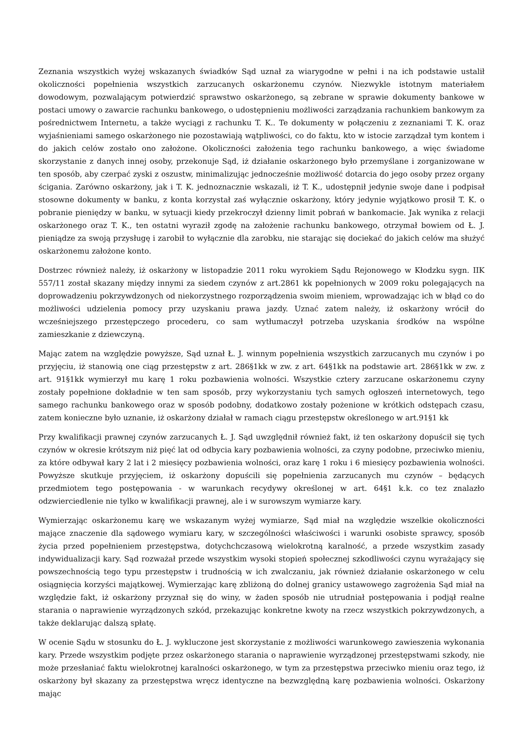Zeznania wszystkich wyżej wskazanych świadków Sąd uznał za wiarygodne w pełni i na ich podstawie ustalił okoliczności popełnienia wszystkich zarzucanych oskarżonemu czynów. Niezwykle istotnym materiałem dowodowym, pozwalającym potwierdzić sprawstwo oskarżonego, są zebrane w sprawie dokumenty bankowe w postaci umowy o zawarcie rachunku bankowego, o udostępnieniu możliwości zarządzania rachunkiem bankowym za pośrednictwem Internetu, a także wyciągi z rachunku T. K.. Te dokumenty w połączeniu z zeznaniami T. K. oraz wyjaśnieniami samego oskarżonego nie pozostawiają wątpliwości, co do faktu, kto w istocie zarządzał tym kontem i do jakich celów zostało ono założone. Okoliczności założenia tego rachunku bankowego, a więc świadome skorzystanie z danych innej osoby, przekonuje Sąd, iż działanie oskarżonego było przemyślane i zorganizowane w ten sposób, aby czerpać zyski z oszustw, minimalizując jednocześnie możliwość dotarcia do jego osoby przez organy ścigania. Zarówno oskarżony, jak i T. K. jednoznacznie wskazali, iż T. K., udostępnił jedynie swoje dane i podpisał stosowne dokumenty w banku, z konta korzystał zaś wyłącznie oskarżony, który jedynie wyjątkowo prosił T. K. o pobranie pieniędzy w banku, w sytuacji kiedy przekroczył dzienny limit pobrań w bankomacie. Jak wynika z relacji oskarżonego oraz T. K., ten ostatni wyraził zgodę na założenie rachunku bankowego, otrzymał bowiem od Ł. J. pieniądze za swoją przysługę i zarobił to wyłącznie dla zarobku, nie starając się dociekać do jakich celów ma służyć oskarżonemu założone konto.
Dostrzec również należy, iż oskarżony w listopadzie 2011 roku wyrokiem Sądu Rejonowego w Kłodzku sygn. IIK 557/11 został skazany między innymi za siedem czynów z art.2861 kk popełnionych w 2009 roku polegających na doprowadzeniu pokrzywdzonych od niekorzystnego rozporządzenia swoim mieniem, wprowadzając ich w błąd co do możliwości udzielenia pomocy przy uzyskaniu prawa jazdy. Uznać zatem należy, iż oskarżony wrócił do wcześniejszego przestępczego procederu, co sam wytłumaczył potrzeba uzyskania środków na wspólne zamieszkanie z dziewczyną.
Mając zatem na względzie powyższe, Sąd uznał Ł. J. winnym popełnienia wszystkich zarzucanych mu czynów i po przyjęciu, iż stanowią one ciąg przestępstw z art. 286§1kk w zw. z art. 64§1kk na podstawie art. 286§1kk w zw. z art. 91§1kk wymierzył mu karę 1 roku pozbawienia wolności. Wszystkie cztery zarzucane oskarżonemu czyny zostały popełnione dokładnie w ten sam sposób, przy wykorzystaniu tych samych ogłoszeń internetowych, tego samego rachunku bankowego oraz w sposób podobny, dodatkowo zostały pożenione w krótkich odstępach czasu, zatem konieczne było uznanie, iż oskarżony działał w ramach ciągu przestępstw określonego w art.91§1 kk
Przy kwalifikacji prawnej czynów zarzucanych Ł. J. Sąd uwzględnił również fakt, iż ten oskarżony dopuścił się tych czynów w okresie krótszym niż pięć lat od odbycia kary pozbawienia wolności, za czyny podobne, przeciwko mieniu, za które odbywał kary 2 lat i 2 miesięcy pozbawienia wolności, oraz karę 1 roku i 6 miesięcy pozbawienia wolności. Powyższe skutkuje przyjęciem, iż oskarżony dopuścili się popełnienia zarzucanych mu czynów – będących przedmiotem tego postępowania - w warunkach recydywy określonej w art. 64§1 k.k. co tez znalazło odzwierciedlenie nie tylko w kwalifikacji prawnej, ale i w surowszym wymiarze kary.
Wymierzając oskarżonemu karę we wskazanym wyżej wymiarze, Sąd miał na względzie wszelkie okoliczności mające znaczenie dla sądowego wymiaru kary, w szczególności właściwości i warunki osobiste sprawcy, sposób życia przed popełnieniem przestępstwa, dotychchczasową wielokrotną karalność, a przede wszystkim zasady indywidualizacji kary. Sąd rozważał przede wszystkim wysoki stopień społecznej szkodliwości czynu wyrażający się powszechnością tego typu przestępstw i trudnością w ich zwalczaniu, jak również działanie oskarżonego w celu osiągnięcia korzyści majątkowej. Wymierzając karę zbliżoną do dolnej granicy ustawowego zagrożenia Sąd miał na względzie fakt, iż oskarżony przyznał się do winy, w żaden sposób nie utrudniał postępowania i podjął realne starania o naprawienie wyrządzonych szkód, przekazując konkretne kwoty na rzecz wszystkich pokrzywdzonych, a także deklarując dalszą spłatę.
W ocenie Sądu w stosunku do Ł. J. wykluczone jest skorzystanie z możliwości warunkowego zawieszenia wykonania kary. Przede wszystkim podjęte przez oskarżonego starania o naprawienie wyrządzonej przestępstwami szkody, nie może przesłaniać faktu wielokrotnej karalności oskarżonego, w tym za przestępstwa przeciwko mieniu oraz tego, iż oskarżony był skazany za przestępstwa wręcz identyczne na bezwzględną karę pozbawienia wolności. Oskarżony mając